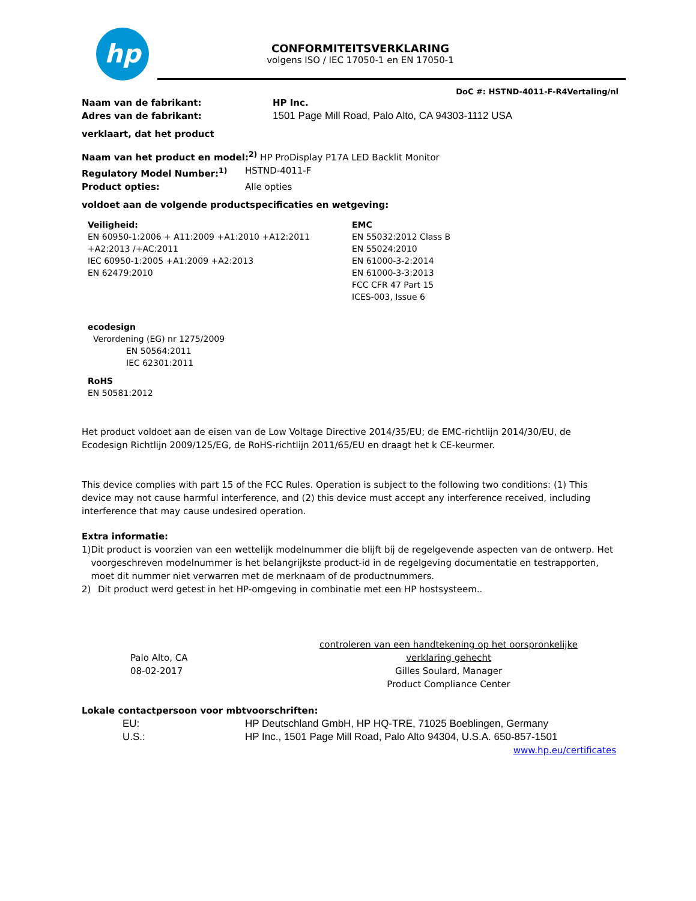hp
CONFORMITEITSVERKLARING
volgens ISO / IEC 17050-1 en EN 17050-1
DoC #: HSTND-4011-F-R4Vertaling/nl
Naam van de fabrikant: HP Inc.
Adres van de fabrikant: 1501 Page Mill Road, Palo Alto, CA 94303-1112 USA
verklaart, dat het product
Naam van het product en model:<sup>2)</sup> HP ProDisplay P17A LED Backlit Monitor
Regulatory Model Number:<sup>1)</sup> HSTND-4011-F
Product opties: Alle opties
voldoet aan de volgende productspecificaties en wetgeving:
Veiligheid:
EN 60950-1:2006 + A11:2009 +A1:2010 +A12:2011 +A2:2013 /+AC:2011
IEC 60950-1:2005 +A1:2009 +A2:2013
EN 62479:2010
EMC
EN 55032:2012 Class B
EN 55024:2010
EN 61000-3-2:2014
EN 61000-3-3:2013
FCC CFR 47 Part 15
ICES-003, Issue 6
ecodesign
Verordening (EG) nr 1275/2009
EN 50564:2011
IEC 62301:2011
RoHS
EN 50581:2012
Het product voldoet aan de eisen van de Low Voltage Directive 2014/35/EU; de EMC-richtlijn 2014/30/EU, de Ecodesign Richtlijn 2009/125/EG, de RoHS-richtlijn 2011/65/EU en draagt het k CE-keurmer.
This device complies with part 15 of the FCC Rules. Operation is subject to the following two conditions: (1) This device may not cause harmful interference, and (2) this device must accept any interference received, including interference that may cause undesired operation.
Extra informatie:
1) Dit product is voorzien van een wettelijk modelnummer die blijft bij de regelgevende aspecten van de ontwerp. Het voorgeschreven modelnummer is het belangrijkste product-id in de regelgeving documentatie en testrapporten, moet dit nummer niet verwarren met de merknaam of de productnummers.
2) Dit product werd getest in het HP-omgeving in combinatie met een HP hostsysteem..
Palo Alto, CA
08-02-2017
controleren van een handtekening op het oorspronkelijke verklaring gehecht
Gilles Soulard, Manager
Product Compliance Center
Lokale contactpersoon voor mbtvoorschriften:
EU: HP Deutschland GmbH, HP HQ-TRE, 71025 Boeblingen, Germany
U.S.: HP Inc., 1501 Page Mill Road, Palo Alto 94304, U.S.A. 650-857-1501
www.hp.eu/certificates